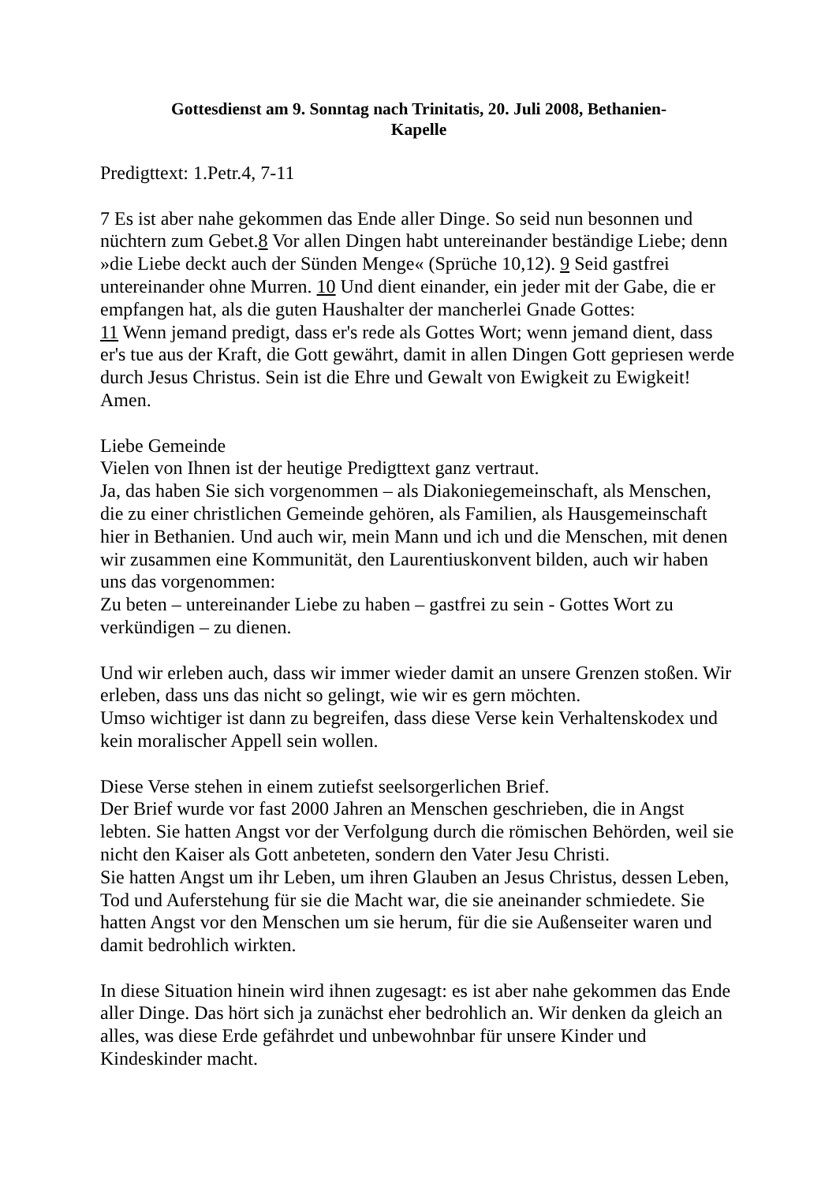Gottesdienst am 9. Sonntag nach Trinitatis, 20. Juli 2008, Bethanien-
Kapelle
Predigttext: 1.Petr.4, 7-11
7 Es ist aber nahe gekommen das Ende aller Dinge. So seid nun besonnen und nüchtern zum Gebet.8 Vor allen Dingen habt untereinander beständige Liebe; denn »die Liebe deckt auch der Sünden Menge« (Sprüche 10,12). 9 Seid gastfrei untereinander ohne Murren. 10 Und dient einander, ein jeder mit der Gabe, die er empfangen hat, als die guten Haushalter der mancherlei Gnade Gottes:
11 Wenn jemand predigt, dass er's rede als Gottes Wort; wenn jemand dient, dass er's tue aus der Kraft, die Gott gewährt, damit in allen Dingen Gott gepriesen werde durch Jesus Christus. Sein ist die Ehre und Gewalt von Ewigkeit zu Ewigkeit! Amen.
Liebe Gemeinde
Vielen von Ihnen ist der heutige Predigttext ganz vertraut.
Ja, das haben Sie sich vorgenommen – als Diakoniegemeinschaft, als Menschen, die zu einer christlichen Gemeinde gehören, als Familien, als Hausgemeinschaft hier in Bethanien. Und auch wir, mein Mann und ich und die Menschen, mit denen wir zusammen eine Kommunität, den Laurentiuskonvent bilden, auch wir haben uns das vorgenommen:
Zu beten – untereinander Liebe zu haben – gastfrei zu sein - Gottes Wort zu verkündigen – zu dienen.
Und wir erleben auch, dass wir immer wieder damit an unsere Grenzen stoßen. Wir erleben, dass uns das nicht so gelingt, wie wir es gern möchten.
Umso wichtiger ist dann zu begreifen, dass diese Verse kein Verhaltenskodex und kein moralischer Appell sein wollen.
Diese Verse stehen in einem zutiefst seelsorgerlichen Brief.
Der Brief wurde vor fast 2000 Jahren an Menschen geschrieben, die in Angst lebten. Sie hatten Angst vor der Verfolgung durch die römischen Behörden, weil sie nicht den Kaiser als Gott anbeteten, sondern den Vater Jesu Christi.
Sie hatten Angst um ihr Leben, um ihren Glauben an Jesus Christus, dessen Leben, Tod und Auferstehung für sie die Macht war, die sie aneinander schmiedete. Sie hatten Angst vor den Menschen um sie herum, für die sie Außenseiter waren und damit bedrohlich wirkten.
In diese Situation hinein wird ihnen zugesagt: es ist aber nahe gekommen das Ende aller Dinge. Das hört sich ja zunächst eher bedrohlich an. Wir denken da gleich an alles, was diese Erde gefährdet und unbewohnbar für unsere Kinder und Kindeskinder macht.